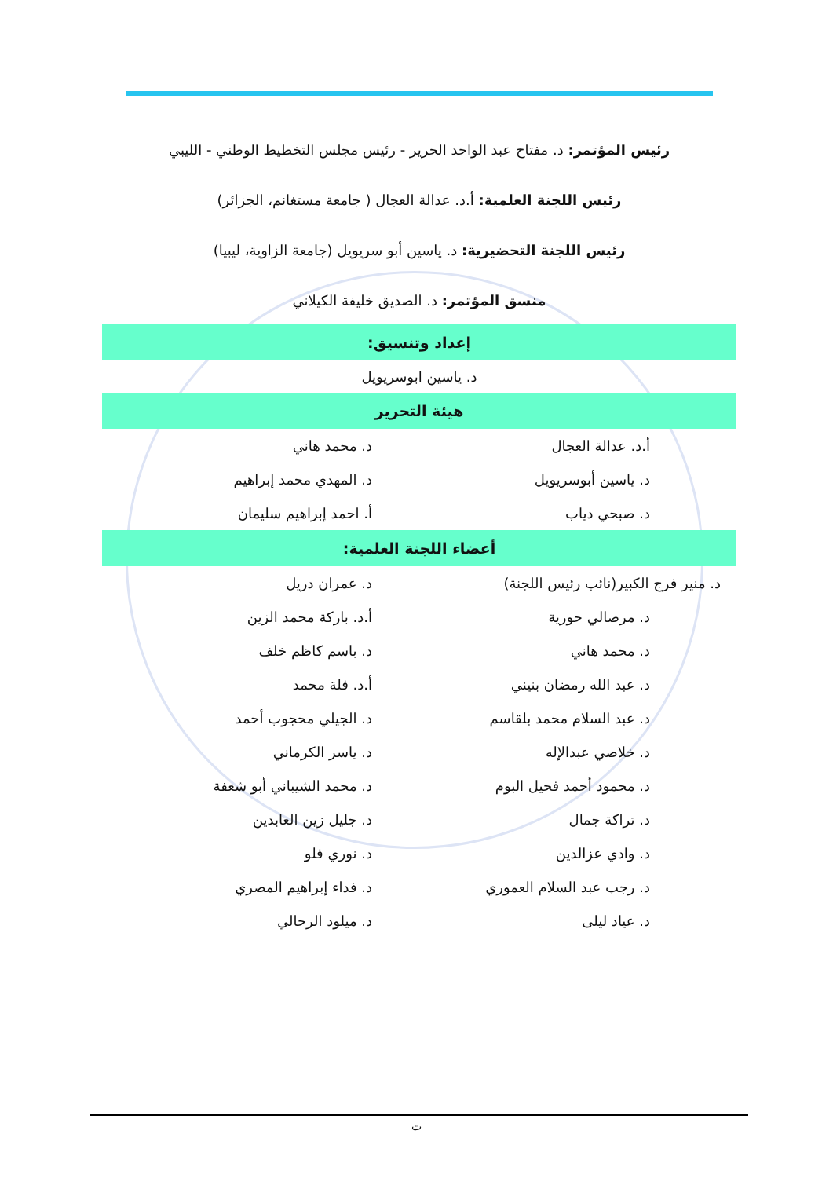رئيس المؤتمر: د. مفتاح عبد الواحد الحرير - رئيس مجلس التخطيط الوطني - الليبي
رئيس اللجنة العلمية: أ.د. عدالة العجال ( جامعة مستغانم، الجزائر)
رئيس اللجنة التحضيرية: د. ياسين أبو سريويل (جامعة الزاوية، ليبيا)
منسق المؤتمر: د. الصديق خليفة الكيلاني
إعداد وتنسيق:
د. ياسين ابوسريويل
هيئة التحرير
| أ.د. عدالة العجال | د. محمد هاني |
| د. ياسين أبوسريويل | د. المهدي محمد إبراهيم |
| د. صبحي دياب | أ. احمد إبراهيم سليمان |
أعضاء اللجنة العلمية:
| د. منير فرج الكبير(نائب رئيس اللجنة) | د. عمران دريل |
| د. مرصالي حورية | أ.د. باركة محمد الزين |
| د. محمد هاني | د. باسم كاظم خلف |
| د. عبد الله رمضان بنيني | أ.د. فلة محمد |
| د. عبد السلام محمد بلقاسم | د. الجيلي محجوب أحمد |
| د. خلاصي عبدالإله | د. ياسر الكرماني |
| د. محمود أحمد فحيل البوم | د. محمد الشيباني أبو شعفة |
| د. تراكة جمال | د. جليل زين العابدين |
| د. وادي عزالدين | د. نوري فلو |
| د. رجب عبد السلام العموري | د. فداء إبراهيم المصري |
| د. عياد ليلى | د. ميلود الرحالي |
ت